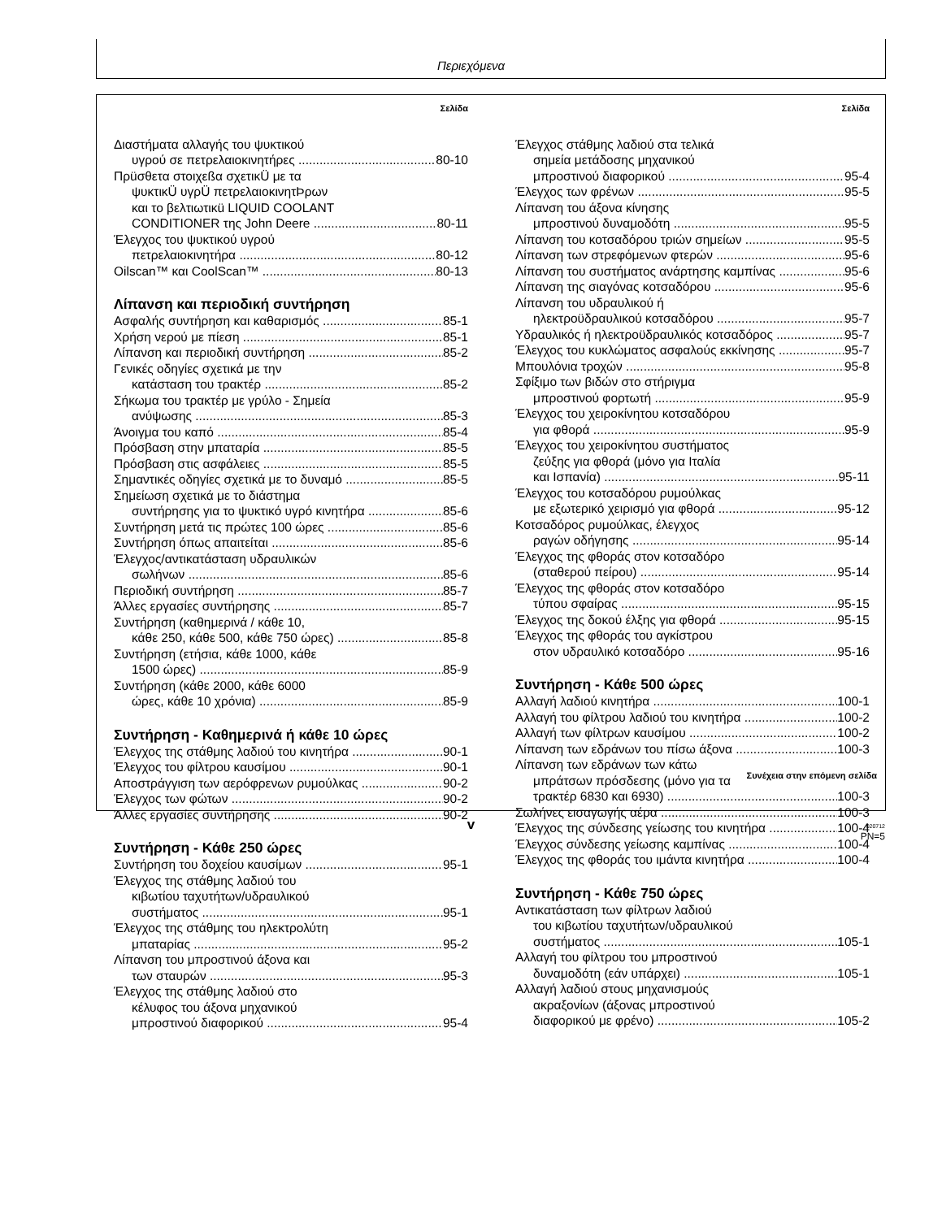Περιεχόμενα
Σελίδα
Διαστήματα αλλαγής του ψυκτικού
υγρού σε πετρελαιοκινητήρες 80-10
Πρüσθετα στοιχεßα σχετικÜ με τα
ψυκτικÜ υγρÜ πετρελαιοκινητÞρων
και το βελτιωτικü LIQUID COOLANT
CONDITIONER της John Deere 80-11
Έλεγχος του ψυκτικού υγρού
πετρελαιοκινητήρα 80-12
Oilscan™ και CoolScan™ 80-13
Λίπανση και περιοδική συντήρηση
Ασφαλής συντήρηση και καθαρισμός 85-1
Χρήση νερού με πίεση 85-1
Λίπανση και περιοδική συντήρηση 85-2
Γενικές οδηγίες σχετικά με την
κατάσταση του τρακτέρ 85-2
Σήκωμα του τρακτέρ με γρύλο - Σημεία
ανύψωσης 85-3
Άνοιγμα του καπό 85-4
Πρόσβαση στην μπαταρία 85-5
Πρόσβαση στις ασφάλειες 85-5
Σημαντικές οδηγίες σχετικά με το δυναμό 85-5
Σημείωση σχετικά με το διάστημα
συντήρησης για το ψυκτικό υγρό κινητήρα 85-6
Συντήρηση μετά τις πρώτες 100 ώρες 85-6
Συντήρηση όπως απαιτείται 85-6
Έλεγχος/αντικατάσταση υδραυλικών
σωλήνων 85-6
Περιοδική συντήρηση 85-7
Άλλες εργασίες συντήρησης 85-7
Συντήρηση (καθημερινά / κάθε 10,
κάθε 250, κάθε 500, κάθε 750 ώρες) 85-8
Συντήρηση (ετήσια, κάθε 1000, κάθε
1500 ώρες) 85-9
Συντήρηση (κάθε 2000, κάθε 6000
ώρες, κάθε 10 χρόνια) 85-9
Συντήρηση - Καθημερινά ή κάθε 10 ώρες
Έλεγχος της στάθμης λαδιού του κινητήρα 90-1
Έλεγχος του φίλτρου καυσίμου 90-1
Αποστράγγιση των αερόφρενων ρυμούλκας 90-2
Έλεγχος των φώτων 90-2
Άλλες εργασίες συντήρησης 90-2
Συντήρηση - Κάθε 250 ώρες
Συντήρηση του δοχείου καυσίμων 95-1
Έλεγχος της στάθμης λαδιού του
κιβωτίου ταχυτήτων/υδραυλικού
συστήματος 95-1
Έλεγχος της στάθμης του ηλεκτρολύτη
μπαταρίας 95-2
Λίπανση του μπροστινού άξονα και
των σταυρών 95-3
Έλεγχος της στάθμης λαδιού στο
κέλυφος του άξονα μηχανικού
μπροστινού διαφορικού 95-4
Σελίδα
Έλεγχος στάθμης λαδιού στα τελικά
σημεία μετάδοσης μηχανικού
μπροστινού διαφορικού 95-4
Έλεγχος των φρένων 95-5
Λίπανση του άξονα κίνησης
μπροστινού δυναμοδότη 95-5
Λίπανση του κοτσαδόρου τριών σημείων 95-5
Λίπανση των στρεφόμενων φτερών 95-6
Λίπανση του συστήματος ανάρτησης καμπίνας 95-6
Λίπανση της σιαγόνας κοτσαδόρου 95-6
Λίπανση του υδραυλικού ή
ηλεκτροϋδραυλικού κοτσαδόρου 95-7
Υδραυλικός ή ηλεκτροϋδραυλικός κοτσαδόρος 95-7
Έλεγχος του κυκλώματος ασφαλούς εκκίνησης 95-7
Μπουλόνια τροχών 95-8
Σφίξιμο των βιδών στο στήριγμα
μπροστινού φορτωτή 95-9
Έλεγχος του χειροκίνητου κοτσαδόρου
για φθορά 95-9
Έλεγχος του χειροκίνητου συστήματος
ζεύξης για φθορά (μόνο για Ιταλία
και Ισπανία) 95-11
Έλεγχος του κοτσαδόρου ρυμούλκας
με εξωτερικό χειρισμό για φθορά 95-12
Κοτσαδόρος ρυμούλκας, έλεγχος
ραγών οδήγησης 95-14
Έλεγχος της φθοράς στον κοτσαδόρο
(σταθερού πείρου) 95-14
Έλεγχος της φθοράς στον κοτσαδόρο
τύπου σφαίρας 95-15
Έλεγχος της δοκού έλξης για φθορά 95-15
Έλεγχος της φθοράς του αγκίστρου
στον υδραυλικό κοτσαδόρο 95-16
Συντήρηση - Κάθε 500 ώρες
Αλλαγή λαδιού κινητήρα 100-1
Αλλαγή του φίλτρου λαδιού του κινητήρα 100-2
Αλλαγή των φίλτρων καυσίμου 100-2
Λίπανση των εδράνων του πίσω άξονα 100-3
Λίπανση των εδράνων των κάτω
μπράτσων πρόσδεσης (μόνο για τα
τρακτέρ 6830 και 6930) 100-3
Σωλήνες εισαγωγής αέρα 100-3
Έλεγχος της σύνδεσης γείωσης του κινητήρα 100-4
Έλεγχος σύνδεσης γείωσης καμπίνας 100-4
Έλεγχος της φθοράς του ιμάντα κινητήρα 100-4
Συντήρηση - Κάθε 750 ώρες
Αντικατάσταση των φίλτρων λαδιού
του κιβωτίου ταχυτήτων/υδραυλικού
συστήματος 105-1
Αλλαγή του φίλτρου του μπροστινού
δυναμοδότη (εάν υπάρχει) 105-1
Αλλαγή λαδιού στους μηχανισμούς
ακραξονίων (άξονας μπροστινού
διαφορικού με φρένο) 105-2
Συνέχεια στην επόμενη σελίδα
v
020712
PN=5